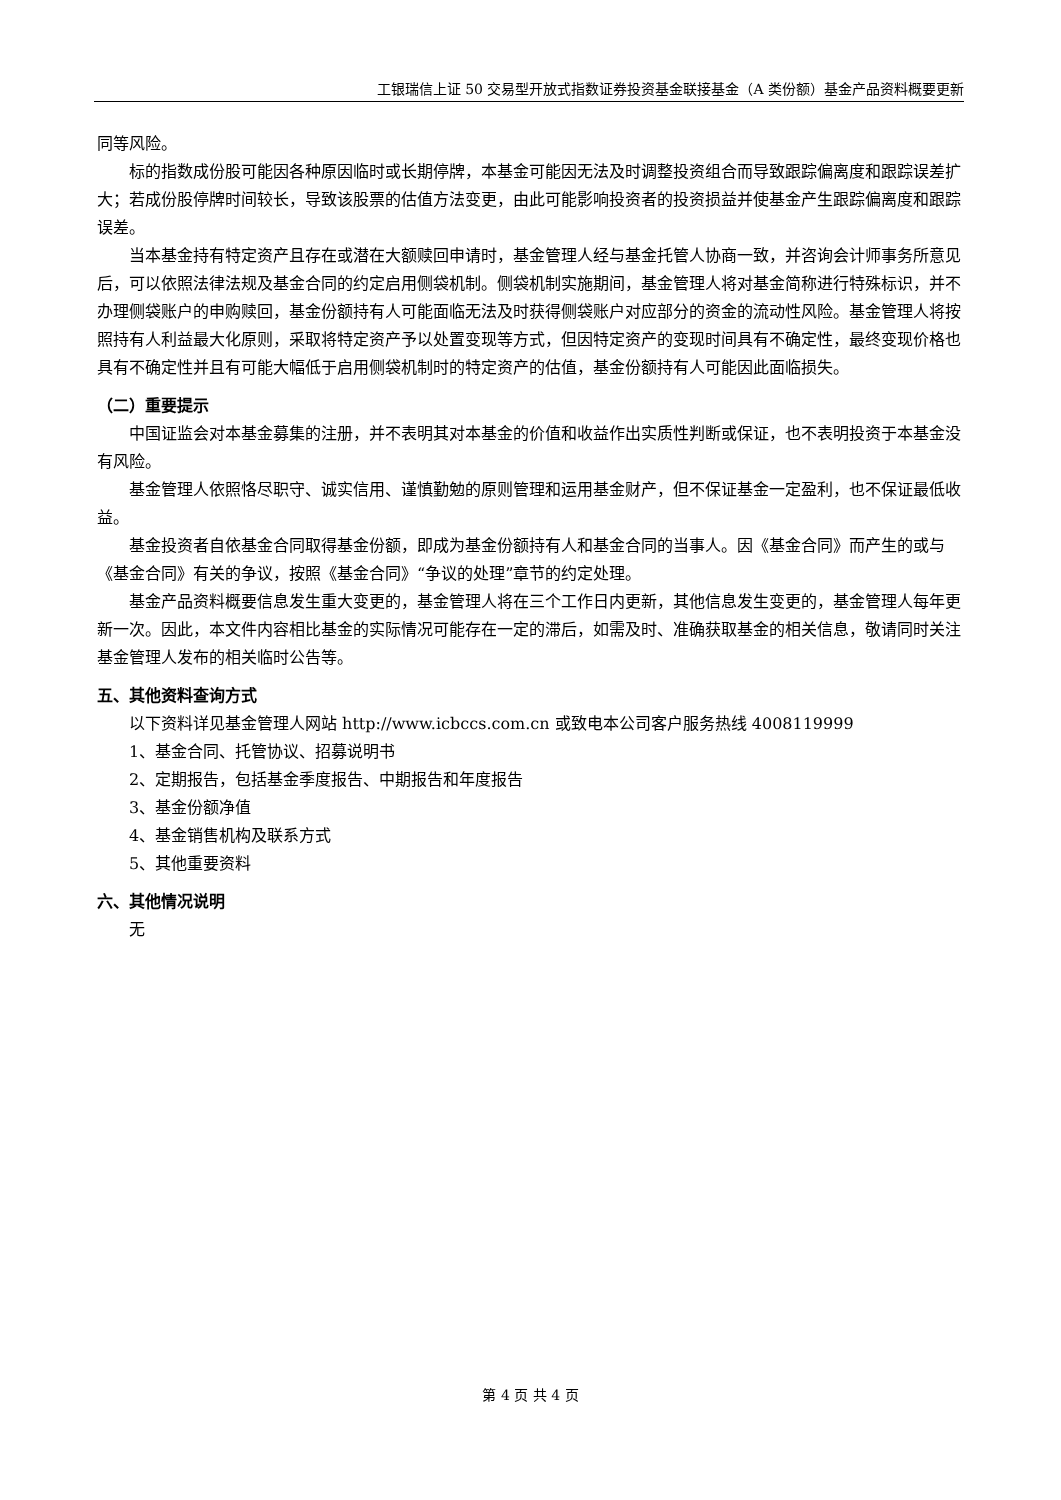工银瑞信上证 50 交易型开放式指数证券投资基金联接基金（A 类份额）基金产品资料概要更新
同等风险。
标的指数成份股可能因各种原因临时或长期停牌，本基金可能因无法及时调整投资组合而导致跟踪偏离度和跟踪误差扩大；若成份股停牌时间较长，导致该股票的估值方法变更，由此可能影响投资者的投资损益并使基金产生跟踪偏离度和跟踪误差。
当本基金持有特定资产且存在或潜在大额赎回申请时，基金管理人经与基金托管人协商一致，并咨询会计师事务所意见后，可以依照法律法规及基金合同的约定启用侧袋机制。侧袋机制实施期间，基金管理人将对基金简称进行特殊标识，并不办理侧袋账户的申购赎回，基金份额持有人可能面临无法及时获得侧袋账户对应部分的资金的流动性风险。基金管理人将按照持有人利益最大化原则，采取将特定资产予以处置变现等方式，但因特定资产的变现时间具有不确定性，最终变现价格也具有不确定性并且有可能大幅低于启用侧袋机制时的特定资产的估值，基金份额持有人可能因此面临损失。
（二）重要提示
中国证监会对本基金募集的注册，并不表明其对本基金的价值和收益作出实质性判断或保证，也不表明投资于本基金没有风险。
基金管理人依照恪尽职守、诚实信用、谨慎勤勉的原则管理和运用基金财产，但不保证基金一定盈利，也不保证最低收益。
基金投资者自依基金合同取得基金份额，即成为基金份额持有人和基金合同的当事人。因《基金合同》而产生的或与《基金合同》有关的争议，按照《基金合同》“争议的处理”章节的约定处理。
基金产品资料概要信息发生重大变更的，基金管理人将在三个工作日内更新，其他信息发生变更的，基金管理人每年更新一次。因此，本文件内容相比基金的实际情况可能存在一定的滞后，如需及时、准确获取基金的相关信息，敬请同时关注基金管理人发布的相关临时公告等。
五、其他资料查询方式
以下资料详见基金管理人网站 http://www.icbccs.com.cn 或致电本公司客户服务热线 4008119999
1、基金合同、托管协议、招募说明书
2、定期报告，包括基金季度报告、中期报告和年度报告
3、基金份额净值
4、基金销售机构及联系方式
5、其他重要资料
六、其他情况说明
无
第 4 页 共 4 页